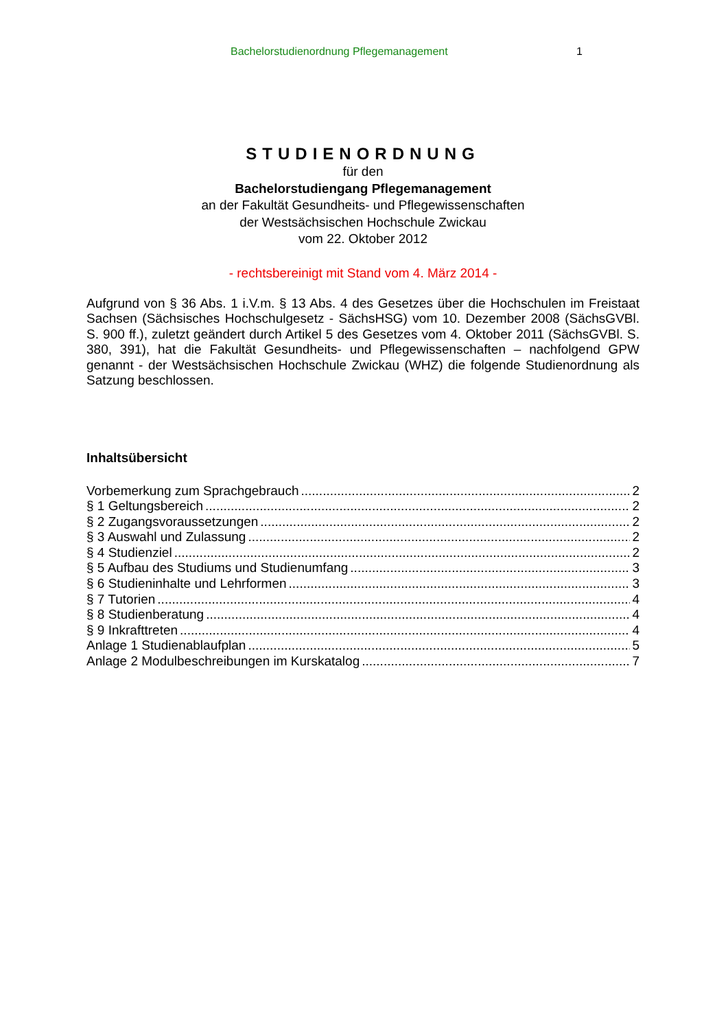Bachelorstudienordnung Pflegemanagement 1
STUDIENORDNUNG
für den
Bachelorstudiengang Pflegemanagement
an der Fakultät Gesundheits- und Pflegewissenschaften
der Westsächsischen Hochschule Zwickau
vom 22. Oktober 2012
- rechtsbereinigt mit Stand vom 4. März 2014 -
Aufgrund von § 36 Abs. 1 i.V.m. § 13 Abs. 4 des Gesetzes über die Hochschulen im Freistaat Sachsen (Sächsisches Hochschulgesetz - SächsHSG) vom 10. Dezember 2008 (SächsGVBl. S. 900 ff.), zuletzt geändert durch Artikel 5 des Gesetzes vom 4. Oktober 2011 (SächsGVBl. S. 380, 391), hat die Fakultät Gesundheits- und Pflegewissenschaften – nachfolgend GPW genannt - der Westsächsischen Hochschule Zwickau (WHZ) die folgende Studienordnung als Satzung beschlossen.
Inhaltsübersicht
Vorbemerkung zum Sprachgebrauch 2
§ 1 Geltungsbereich 2
§ 2 Zugangsvoraussetzungen 2
§ 3 Auswahl und Zulassung 2
§ 4 Studienziel 2
§ 5 Aufbau des Studiums und Studienumfang 3
§ 6 Studieninhalte und Lehrformen 3
§ 7 Tutorien 4
§ 8 Studienberatung 4
§ 9 Inkrafttreten 4
Anlage 1 Studienablaufplan 5
Anlage 2 Modulbeschreibungen im Kurskatalog 7